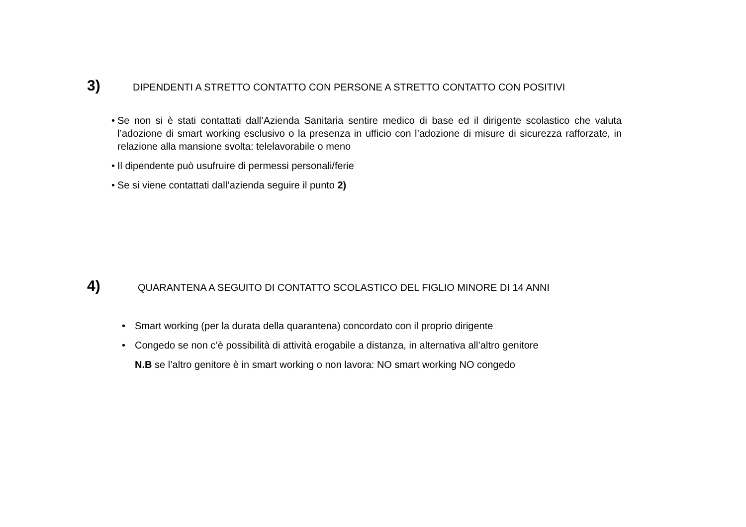3) DIPENDENTI A STRETTO CONTATTO CON PERSONE A STRETTO CONTATTO CON POSITIVI
• Se non si è stati contattati dall’Azienda Sanitaria sentire medico di base ed il dirigente scolastico che valuta l’adozione di smart working esclusivo o la presenza in ufficio con l’adozione di misure di sicurezza rafforzate, in relazione alla mansione svolta: telelavorabile o meno
• Il dipendente può usufruire di permessi personali/ferie
• Se si viene contattati dall’azienda seguire il punto 2)
4) QUARANTENA A SEGUITO DI CONTATTO SCOLASTICO DEL FIGLIO MINORE DI 14 ANNI
• Smart working (per la durata della quarantena) concordato con il proprio dirigente
• Congedo se non c’è possibilità di attività erogabile a distanza, in alternativa all’altro genitore
N.B se l’altro genitore è in smart working o non lavora: NO smart working NO congedo